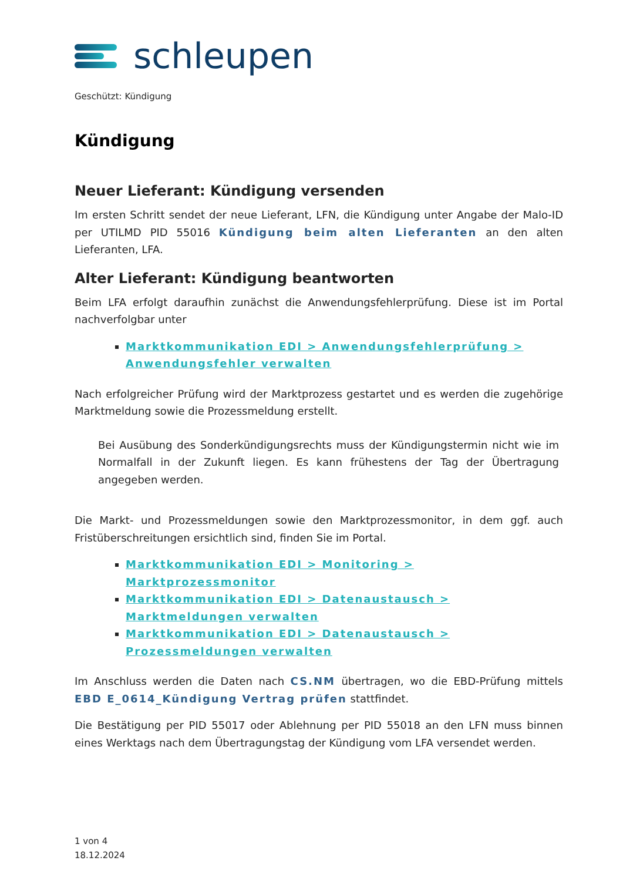schleupen
Geschützt: Kündigung
Kündigung
Neuer Lieferant: Kündigung versenden
Im ersten Schritt sendet der neue Lieferant, LFN, die Kündigung unter Angabe der Malo-ID per UTILMD PID 55016 Kündigung beim alten Lieferanten an den alten Lieferanten, LFA.
Alter Lieferant: Kündigung beantworten
Beim LFA erfolgt daraufhin zunächst die Anwendungsfehlerprüfung. Diese ist im Portal nachverfolgbar unter
Marktkommunikation EDI > Anwendungsfehlerprüfung > Anwendungsfehler verwalten
Nach erfolgreicher Prüfung wird der Marktprozess gestartet und es werden die zugehörige Marktmeldung sowie die Prozessmeldung erstellt.
Bei Ausübung des Sonderkündigungsrechts muss der Kündigungstermin nicht wie im Normalfall in der Zukunft liegen. Es kann frühestens der Tag der Übertragung angegeben werden.
Die Markt- und Prozessmeldungen sowie den Marktprozessmonitor, in dem ggf. auch Fristüberschreitungen ersichtlich sind, finden Sie im Portal.
Marktkommunikation EDI > Monitoring > Marktprozessmonitor
Marktkommunikation EDI > Datenaustausch > Marktmeldungen verwalten
Marktkommunikation EDI > Datenaustausch > Prozessmeldungen verwalten
Im Anschluss werden die Daten nach CS.NM übertragen, wo die EBD-Prüfung mittels EBD E_0614_Kündigung Vertrag prüfen stattfindet.
Die Bestätigung per PID 55017 oder Ablehnung per PID 55018 an den LFN muss binnen eines Werktags nach dem Übertragungstag der Kündigung vom LFA versendet werden.
1 von 4
18.12.2024